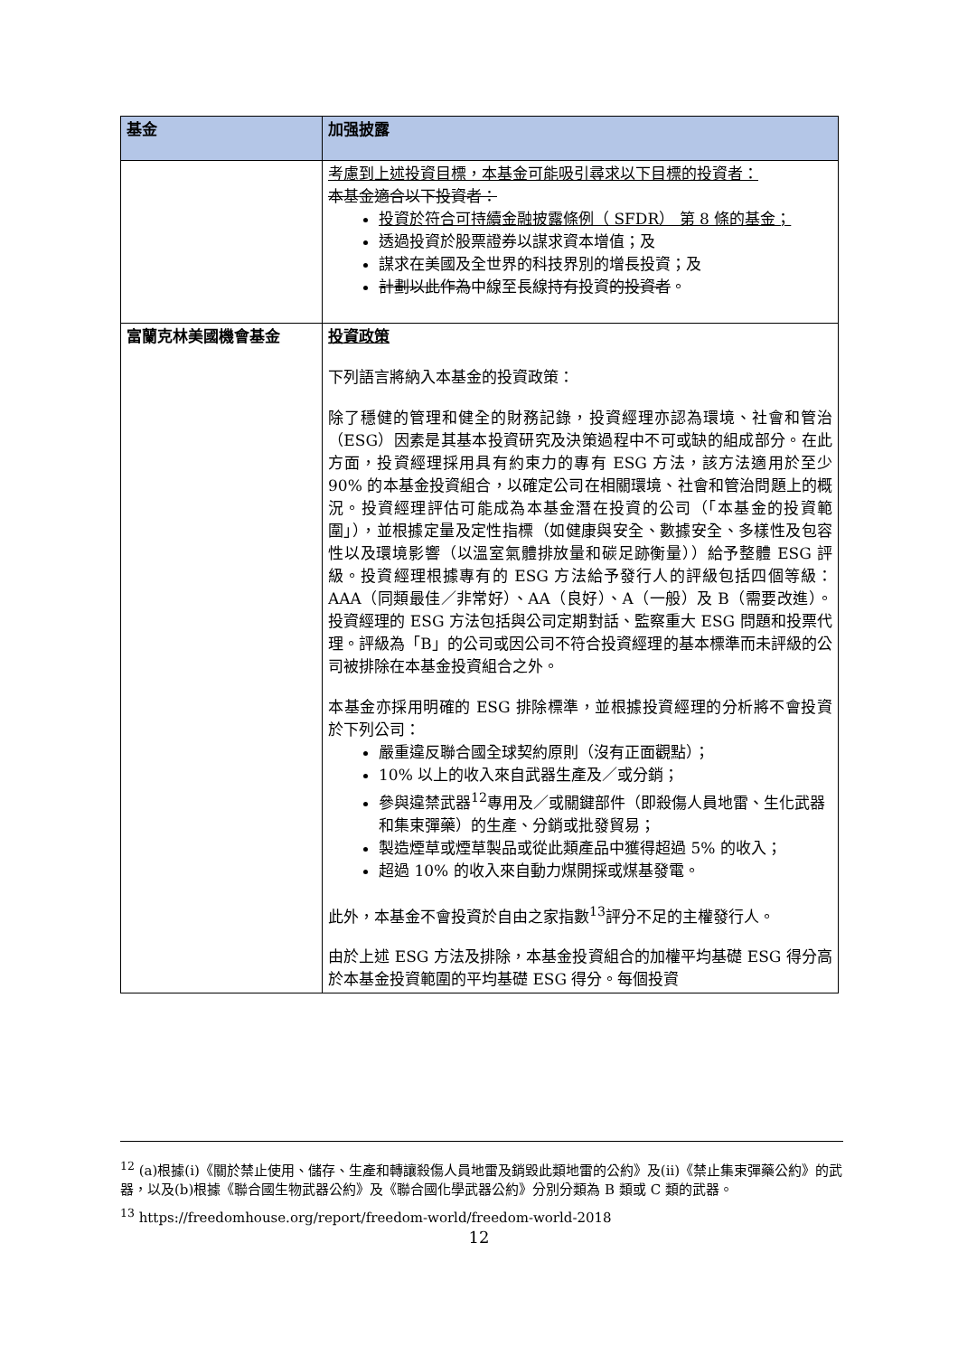| 基金 | 加强披露 |
| --- | --- |
| | 考慮到上述投資目標，本基金可能吸引尋求以下目標的投資者： 本基金適合以下投資者： 投資於符合可持續金融披露條例（ SFDR） 第 8 條的基金； 透過投資於股票證券以謀求資本增值；及 謀求在美國及全世界的科技界別的增長投資；及 計劃以此作為 中線至長線 持有 投資 的投資者 。 |
| 富蘭克林美國機會基金 | 投資政策 下列語言將納入本基金的投資政策： 除了穩健的管理和健全的財務記錄，投資經理亦認為環境、社會和管治（ESG）因素是其基本投資研究及決策過程中不可或缺的組成部分。在此方面，投資經理採用具有約束力的專有 ESG 方法，該方法適用於至少 90% 的本基金投資組合，以確定公司在相關環境、社會和管治問題上的概況。投資經理評估可能成為本基金潛在投資的公司（「本基金的投資範圍」），並根據定量及定性指標（如健康與安全、數據安全、多樣性及包容性以及環境影響（以溫室氣體排放量和碳足跡衡量））給予整體 ESG 評級。投資經理根據專有的 ESG 方法給予發行人的評級包括四個等級：AAA（同類最佳／非常好）、AA（良好）、A（一般）及 B（需要改進）。投資經理的 ESG 方法包括與公司定期對話、監察重大 ESG 問題和投票代理。評級為「B」的公司或因公司不符合投資經理的基本標準而未評級的公司被排除在本基金投資組合之外。 本基金亦採用明確的 ESG 排除標準，並根據投資經理的分析將不會投資於下列公司： 嚴重違反聯合國全球契約原則（沒有正面觀點）； 10% 以上的收入來自武器生產及／或分銷； 參與違禁武器<sup>12</sup>專用及／或關鍵部件（即殺傷人員地雷、生化武器和集束彈藥）的生產、分銷或批發貿易； 製造煙草或煙草製品或從此類產品中獲得超過 5% 的收入； 超過 10% 的收入來自動力煤開採或煤基發電。 此外，本基金不會投資於自由之家指數<sup>13</sup>評分不足的主權發行人。 由於上述 ESG 方法及排除，本基金投資組合的加權平均基礎 ESG 得分高於本基金投資範圍的平均基礎 ESG 得分。每個投資 |
<sup>12</sup> (a)根據(i)《關於禁止使用、儲存、生產和轉讓殺傷人員地雷及銷毀此類地雷的公約》及(ii)《禁止集束彈藥公約》的武器，以及(b)根據《聯合國生物武器公約》及《聯合國化學武器公約》分別分類為 B 類或 C 類的武器。
<sup>13</sup> https://freedomhouse.org/report/freedom-world/freedom-world-2018
12